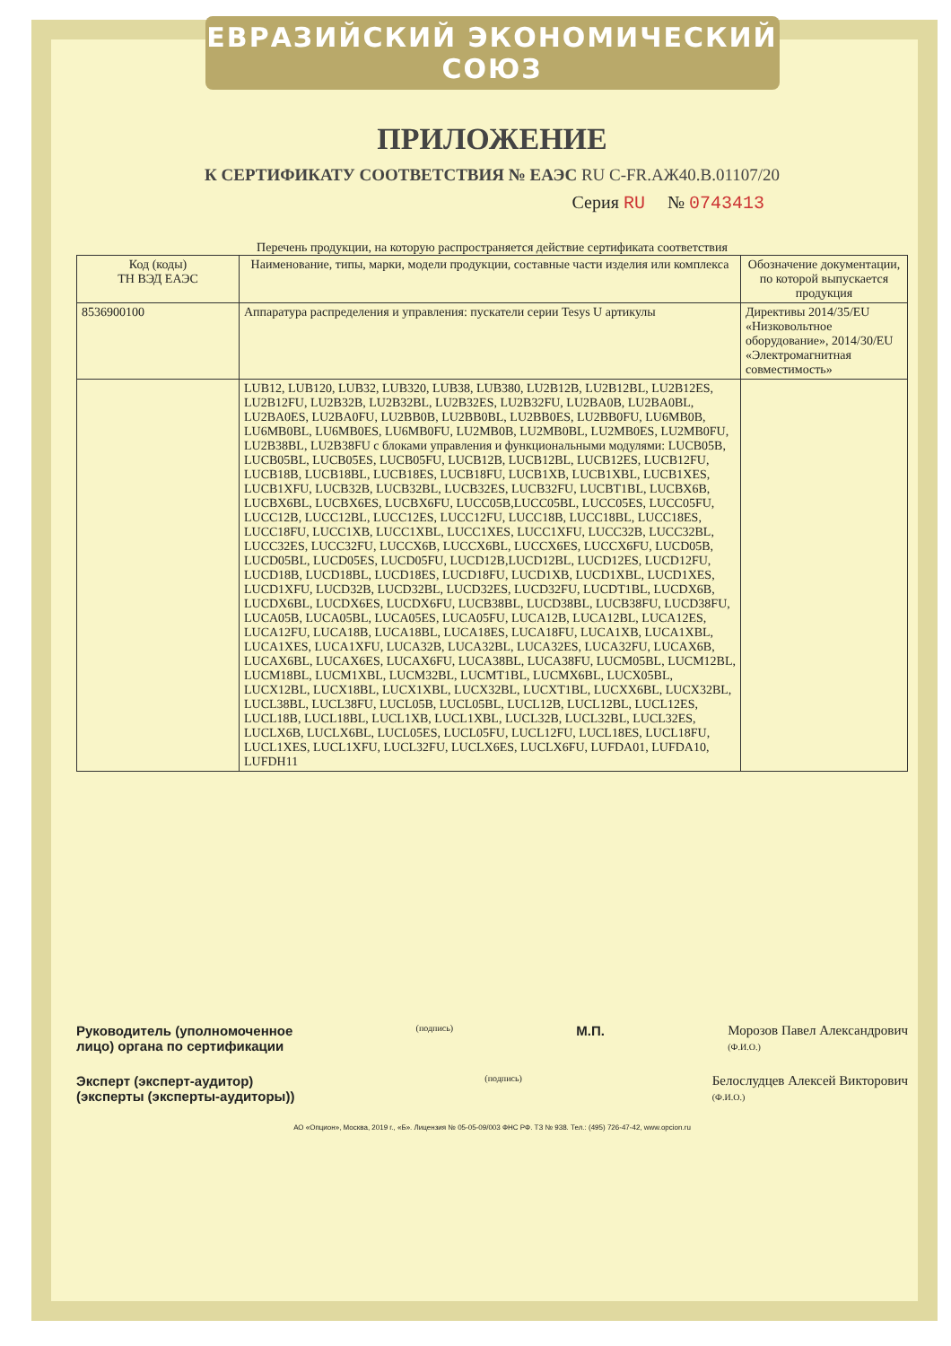ЕВРАЗИЙСКИЙ ЭКОНОМИЧЕСКИЙ СОЮЗ
ПРИЛОЖЕНИЕ
К СЕРТИФИКАТУ СООТВЕТСТВИЯ № ЕАЭС RU C-FR.АЖ40.В.01107/20
Серия RU № 0743413
Перечень продукции, на которую распространяется действие сертификата соответствия
| Код (коды) ТН ВЭД ЕАЭС | Наименование, типы, марки, модели продукции, составные части изделия или комплекса | Обозначение документации, по которой выпускается продукция |
| --- | --- | --- |
| 8536900100 | Аппаратура распределения и управления: пускатели серии Tesys U артикулы | Директивы 2014/35/EU «Низковольтное оборудование», 2014/30/EU «Электромагнитная совместимость» |
| | LUB12, LUB120, LUB32, LUB320, LUB38, LUB380, LU2B12B, LU2B12BL, LU2B12ES, LU2B12FU, LU2B32B, LU2B32BL, LU2B32ES, LU2B32FU, LU2BA0B, LU2BA0BL, LU2BA0ES, LU2BA0FU, LU2BB0B, LU2BB0BL, LU2BB0ES, LU2BB0FU, LU6MB0B, LU6MB0BL, LU6MB0ES, LU6MB0FU, LU2MB0B, LU2MB0BL, LU2MB0ES, LU2MB0FU, LU2B38BL, LU2B38FU с блоками управления и функциональными модулями: LUCB05B, LUCB05BL, LUCB05ES, LUCB05FU, LUCB12B, LUCB12BL, LUCB12ES, LUCB12FU, LUCB18B, LUCB18BL, LUCB18ES, LUCB18FU, LUCB1XB, LUCB1XBL, LUCB1XES, LUCB1XFU, LUCB32B, LUCB32BL, LUCB32ES, LUCB32FU, LUCBT1BL, LUCBX6B, LUCBX6BL, LUCBX6ES, LUCBX6FU, LUCC05B,LUCC05BL, LUCC05ES, LUCC05FU, LUCC12B, LUCC12BL, LUCC12ES, LUCC12FU, LUCC18B, LUCC18BL, LUCC18ES, LUCC18FU, LUCC1XB, LUCC1XBL, LUCC1XES, LUCC1XFU, LUCC32B, LUCC32BL, LUCC32ES, LUCC32FU, LUCCX6B, LUCCX6BL, LUCCX6ES, LUCCX6FU, LUCD05B, LUCD05BL, LUCD05ES, LUCD05FU, LUCD12B,LUCD12BL, LUCD12ES, LUCD12FU, LUCD18B, LUCD18BL, LUCD18ES, LUCD18FU, LUCD1XB, LUCD1XBL, LUCD1XES, LUCD1XFU, LUCD32B, LUCD32BL, LUCD32ES, LUCD32FU, LUCDT1BL, LUCDX6B, LUCDX6BL, LUCDX6ES, LUCDX6FU, LUCB38BL, LUCD38BL, LUCB38FU, LUCD38FU, LUCA05B, LUCA05BL, LUCA05ES, LUCA05FU, LUCA12B, LUCA12BL, LUCA12ES, LUCA12FU, LUCA18B, LUCA18BL, LUCA18ES, LUCA18FU, LUCA1XB, LUCA1XBL, LUCA1XES, LUCA1XFU, LUCA32B, LUCA32BL, LUCA32ES, LUCA32FU, LUCAX6B, LUCAX6BL, LUCAX6ES, LUCAX6FU, LUCA38BL, LUCA38FU, LUCM05BL, LUCM12BL, LUCM18BL, LUCM1XBL, LUCM32BL, LUCMT1BL, LUCMX6BL, LUCX05BL, LUCX12BL, LUCX18BL, LUCX1XBL, LUCX32BL, LUCXT1BL, LUCXX6BL, LUCX32BL, LUCL38BL, LUCL38FU, LUCL05B, LUCL05BL, LUCL12B, LUCL12BL, LUCL12ES, LUCL18B, LUCL18BL, LUCL1XB, LUCL1XBL, LUCL32B, LUCL32BL, LUCL32ES, LUCLX6B, LUCLX6BL, LUCL05ES, LUCL05FU, LUCL12FU, LUCL18ES, LUCL18FU, LUCL1XES, LUCL1XFU, LUCL32FU, LUCLX6ES, LUCLX6FU, LUFDA01, LUFDA10, LUFDH11 | |
Руководитель (уполномоченное
лицо) органа по сертификации
(подпись)
М.П. Морозов Павел Александрович
(Ф.И.О.)
Эксперт (эксперт-аудитор)
(эксперты (эксперты-аудиторы))
(подпись)
Белослудцев Алексей Викторович
(Ф.И.О.)
АО «Опцион», Москва, 2019 г., «Б». Лицензия № 05-05-09/003 ФНС РФ. ТЗ № 938. Тел.: (495) 726-47-42, www.opcion.ru